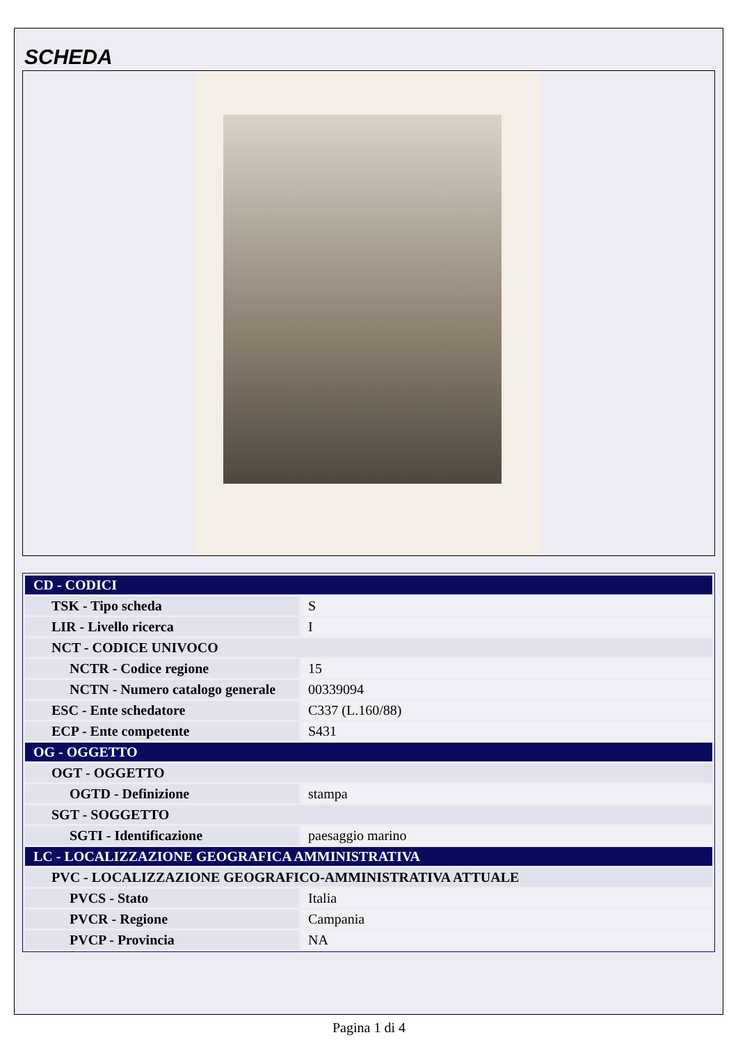SCHEDA
| CD - CODICI | |
| TSK - Tipo scheda | S |
| LIR - Livello ricerca | I |
| NCT - CODICE UNIVOCO | |
| NCTR - Codice regione | 15 |
| NCTN - Numero catalogo generale | 00339094 |
| ESC - Ente schedatore | C337 (L.160/88) |
| ECP - Ente competente | S431 |
| OG - OGGETTO | |
| OGT - OGGETTO | |
| OGTD - Definizione | stampa |
| SGT - SOGGETTO | |
| SGTI - Identificazione | paesaggio marino |
| LC - LOCALIZZAZIONE GEOGRAFICA AMMINISTRATIVA | |
| PVC - LOCALIZZAZIONE GEOGRAFICO-AMMINISTRATIVA ATTUALE | |
| PVCS - Stato | Italia |
| PVCR - Regione | Campania |
| PVCP - Provincia | NA |
Pagina 1 di 4